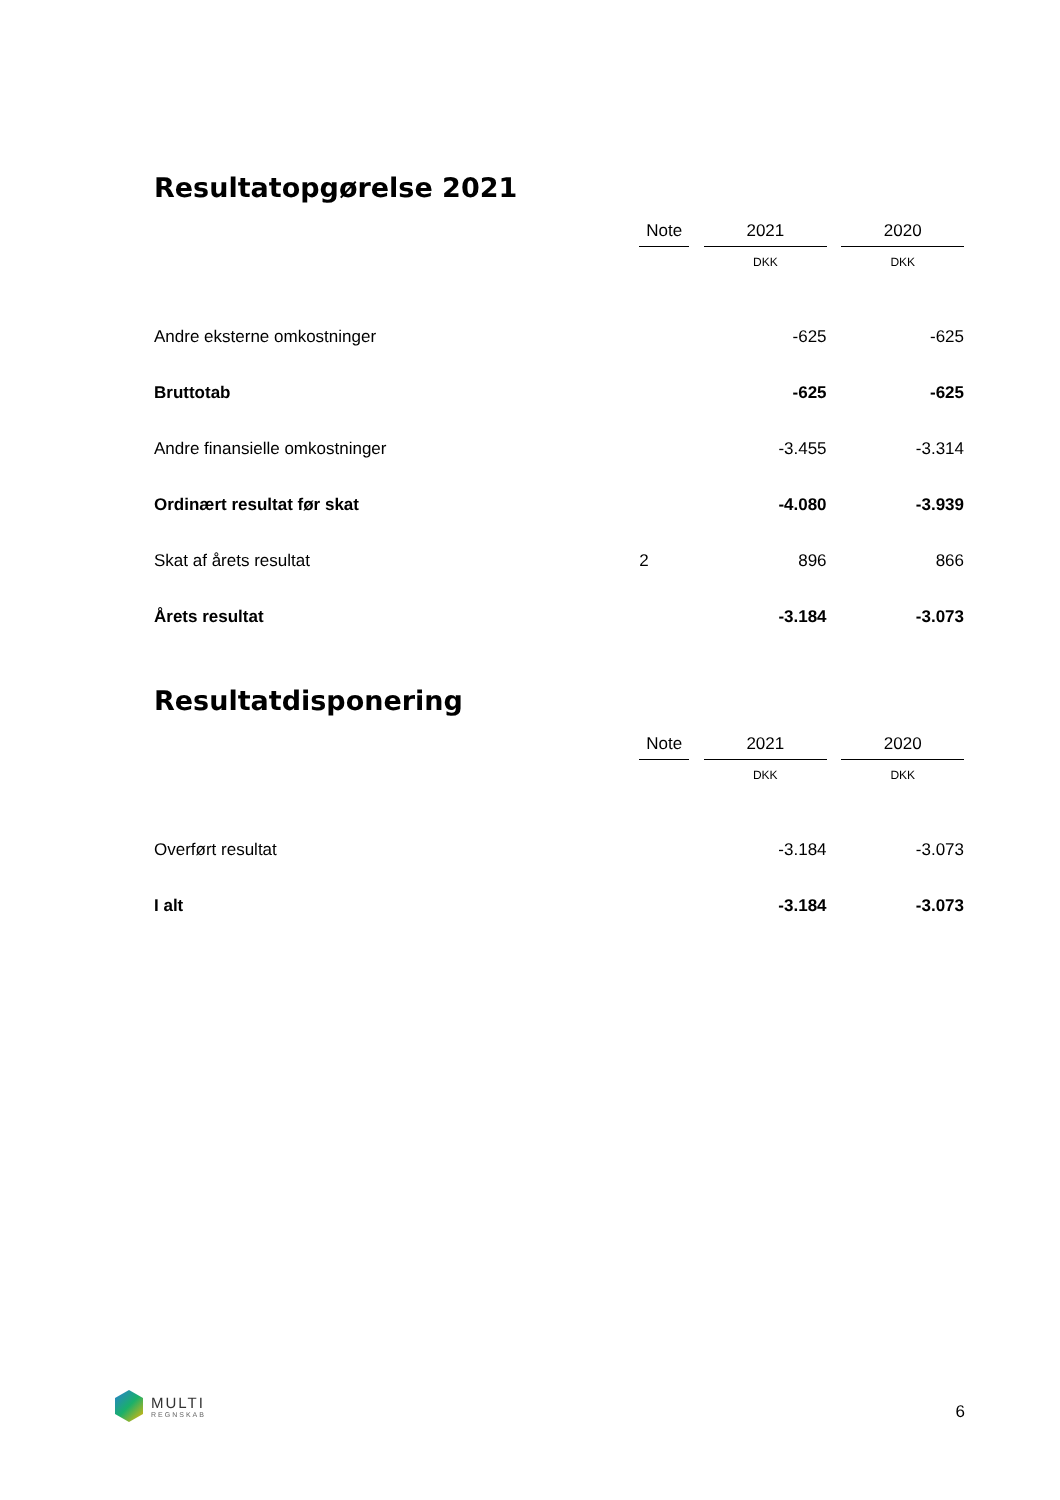Resultatopgørelse 2021
| | Note | | 2021 | | 2020 |
| | | | DKK | | DKK |
| Andre eksterne omkostninger | | | -625 | | -625 |
| Bruttotab | | | -625 | | -625 |
| Andre finansielle omkostninger | | | -3.455 | | -3.314 |
| Ordinært resultat før skat | | | -4.080 | | -3.939 |
| Skat af årets resultat | 2 | | 896 | | 866 |
| Årets resultat | | | -3.184 | | -3.073 |
Resultatdisponering
| | Note | | 2021 | | 2020 |
| | | | DKK | | DKK |
| Overført resultat | | | -3.184 | | -3.073 |
| I alt | | | -3.184 | | -3.073 |
MULTI
REGNSKAB
6